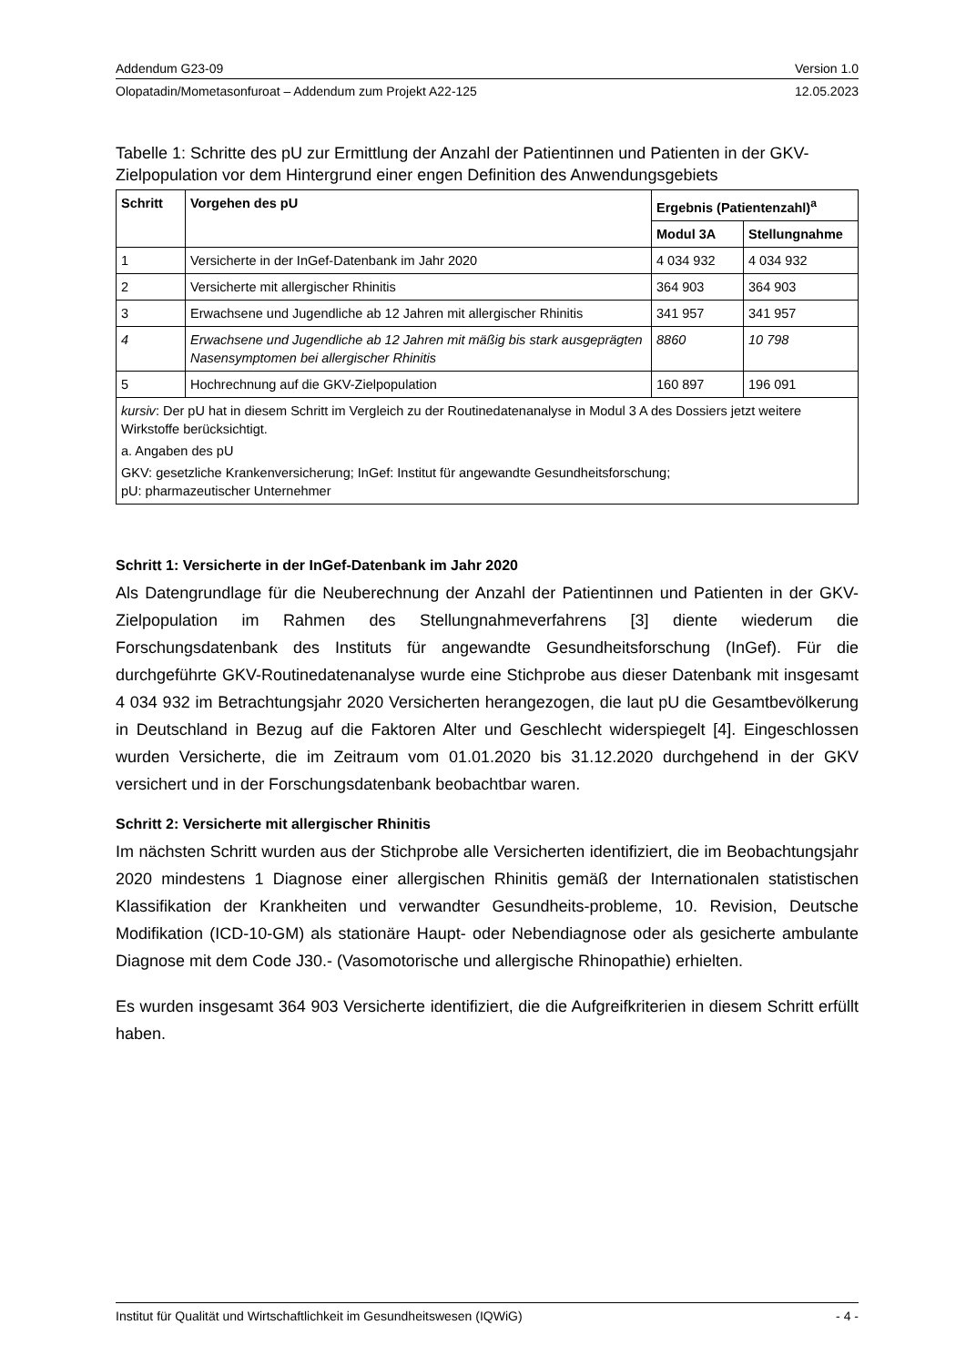Addendum G23-09 Version 1.0
Olopatadin/Mometasonfuroat – Addendum zum Projekt A22-125 12.05.2023
Tabelle 1: Schritte des pU zur Ermittlung der Anzahl der Patientinnen und Patienten in der GKV-Zielpopulation vor dem Hintergrund einer engen Definition des Anwendungsgebiets
| Schritt | Vorgehen des pU | Ergebnis (Patientenzahl)<sup>a</sup> | |
| --- | --- | --- | --- |
| | | Modul 3A | Stellungnahme |
| 1 | Versicherte in der InGef-Datenbank im Jahr 2020 | 4 034 932 | 4 034 932 |
| 2 | Versicherte mit allergischer Rhinitis | 364 903 | 364 903 |
| 3 | Erwachsene und Jugendliche ab 12 Jahren mit allergischer Rhinitis | 341 957 | 341 957 |
| 4 | Erwachsene und Jugendliche ab 12 Jahren mit mäßig bis stark ausgeprägten Nasensymptomen bei allergischer Rhinitis | 8860 | 10 798 |
| 5 | Hochrechnung auf die GKV-Zielpopulation | 160 897 | 196 091 |
| kursiv : Der pU hat in diesem Schritt im Vergleich zu der Routinedatenanalyse in Modul 3 A des Dossiers jetzt weitere Wirkstoffe berücksichtigt. a. Angaben des pU GKV: gesetzliche Krankenversicherung; InGef: Institut für angewandte Gesundheitsforschung; pU: pharmazeutischer Unternehmer | | | |
Schritt 1: Versicherte in der InGef-Datenbank im Jahr 2020
Als Datengrundlage für die Neuberechnung der Anzahl der Patientinnen und Patienten in der GKV-Zielpopulation im Rahmen des Stellungnahmeverfahrens [3] diente wiederum die Forschungsdatenbank des Instituts für angewandte Gesundheitsforschung (InGef). Für die durchgeführte GKV-Routinedatenanalyse wurde eine Stichprobe aus dieser Datenbank mit insgesamt 4 034 932 im Betrachtungsjahr 2020 Versicherten herangezogen, die laut pU die Gesamtbevölkerung in Deutschland in Bezug auf die Faktoren Alter und Geschlecht widerspiegelt [4]. Eingeschlossen wurden Versicherte, die im Zeitraum vom 01.01.2020 bis 31.12.2020 durchgehend in der GKV versichert und in der Forschungsdatenbank beobachtbar waren.
Schritt 2: Versicherte mit allergischer Rhinitis
Im nächsten Schritt wurden aus der Stichprobe alle Versicherten identifiziert, die im Beobachtungsjahr 2020 mindestens 1 Diagnose einer allergischen Rhinitis gemäß der Internationalen statistischen Klassifikation der Krankheiten und verwandter Gesundheits-probleme, 10. Revision, Deutsche Modifikation (ICD-10-GM) als stationäre Haupt- oder Nebendiagnose oder als gesicherte ambulante Diagnose mit dem Code J30.- (Vasomotorische und allergische Rhinopathie) erhielten.
Es wurden insgesamt 364 903 Versicherte identifiziert, die die Aufgreifkriterien in diesem Schritt erfüllt haben.
Institut für Qualität und Wirtschaftlichkeit im Gesundheitswesen (IQWiG) - 4 -